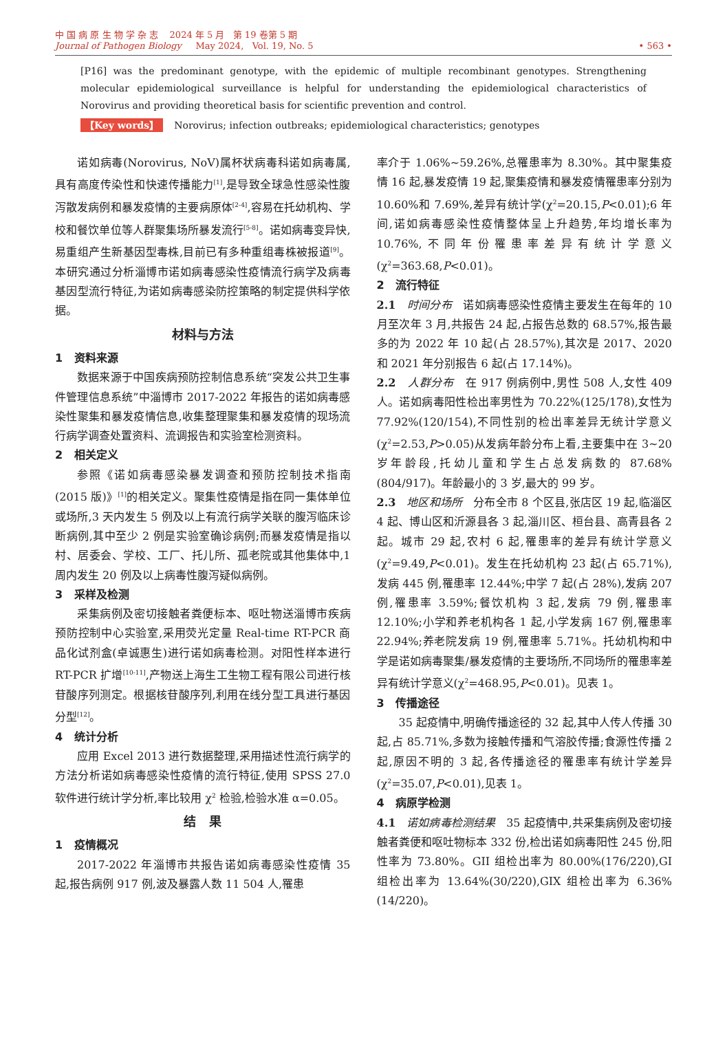中 国 病 原 生 物 学 杂 志 2024 年 5 月 第 19 卷第 5 期
Journal of Pathogen Biology May 2024, Vol. 19, No. 5 • 563 •
[P16] was the predominant genotype, with the epidemic of multiple recombinant genotypes. Strengthening molecular epidemiological surveillance is helpful for understanding the epidemiological characteristics of Norovirus and providing theoretical basis for scientific prevention and control.
【Key words】 Norovirus; infection outbreaks; epidemiological characteristics; genotypes
诺如病毒(Norovirus, NoV)属杯状病毒科诺如病毒属,具有高度传染性和快速传播能力<sup>[1]</sup>,是导致全球急性感染性腹泻散发病例和暴发疫情的主要病原体<sup>[2-4]</sup>,容易在托幼机构、学校和餐饮单位等人群聚集场所暴发流行<sup>[5-8]</sup>。诺如病毒变异快,易重组产生新基因型毒株,目前已有多种重组毒株被报道<sup>[9]</sup>。本研究通过分析淄博市诺如病毒感染性疫情流行病学及病毒基因型流行特征,为诺如病毒感染防控策略的制定提供科学依据。
材料与方法
1 资料来源
数据来源于中国疾病预防控制信息系统“突发公共卫生事件管理信息系统”中淄博市 2017-2022 年报告的诺如病毒感染性聚集和暴发疫情信息,收集整理聚集和暴发疫情的现场流行病学调查处置资料、流调报告和实验室检测资料。
2 相关定义
参照《诺如病毒感染暴发调查和预防控制技术指南(2015 版)》<sup>[1]</sup>的相关定义。聚集性疫情是指在同一集体单位或场所,3 天内发生 5 例及以上有流行病学关联的腹泻临床诊断病例,其中至少 2 例是实验室确诊病例;而暴发疫情是指以村、居委会、学校、工厂、托儿所、孤老院或其他集体中,1 周内发生 20 例及以上病毒性腹泻疑似病例。
3 采样及检测
采集病例及密切接触者粪便标本、呕吐物送淄博市疾病预防控制中心实验室,采用荧光定量 Real-time RT-PCR 商品化试剂盒(卓诚惠生)进行诺如病毒检测。对阳性样本进行 RT-PCR 扩增<sup>[10-11]</sup>,产物送上海生工生物工程有限公司进行核苷酸序列测定。根据核苷酸序列,利用在线分型工具进行基因分型<sup>[12]</sup>。
4 统计分析
应用 Excel 2013 进行数据整理,采用描述性流行病学的方法分析诺如病毒感染性疫情的流行特征,使用 SPSS 27.0 软件进行统计学分析,率比较用 χ<sup>2</sup> 检验,检验水准 α=0.05。
结 果
1 疫情概况
2017-2022 年淄博市共报告诺如病毒感染性疫情 35 起,报告病例 917 例,波及暴露人数 11 504 人,罹患
率介于 1.06%~59.26%,总罹患率为 8.30%。其中聚集疫情 16 起,暴发疫情 19 起,聚集疫情和暴发疫情罹患率分别为 10.60%和 7.69%,差异有统计学(χ<sup>2</sup>=20.15,P<0.01);6 年间,诺如病毒感染性疫情整体呈上升趋势,年均增长率为 10.76%,不同年份罹患率差异有统计学意义(χ<sup>2</sup>=363.68,P<0.01)。
2 流行特征
2.1 时间分布 诺如病毒感染性疫情主要发生在每年的 10 月至次年 3 月,共报告 24 起,占报告总数的 68.57%,报告最多的为 2022 年 10 起(占 28.57%),其次是 2017、2020 和 2021 年分别报告 6 起(占 17.14%)。
2.2 人群分布 在 917 例病例中,男性 508 人,女性 409 人。诺如病毒阳性检出率男性为 70.22%(125/178),女性为 77.92%(120/154),不同性别的检出率差异无统计学意义(χ<sup>2</sup>=2.53,P>0.05)从发病年龄分布上看,主要集中在 3~20 岁年龄段,托幼儿童和学生占总发病数的 87.68%(804/917)。年龄最小的 3 岁,最大的 99 岁。
2.3 地区和场所 分布全市 8 个区县,张店区 19 起,临淄区 4 起、博山区和沂源县各 3 起,淄川区、桓台县、高青县各 2 起。城市 29 起,农村 6 起,罹患率的差异有统计学意义(χ<sup>2</sup>=9.49,P<0.01)。发生在托幼机构 23 起(占 65.71%),发病 445 例,罹患率 12.44%;中学 7 起(占 28%),发病 207 例,罹患率 3.59%;餐饮机构 3 起,发病 79 例,罹患率 12.10%;小学和养老机构各 1 起,小学发病 167 例,罹患率 22.94%;养老院发病 19 例,罹患率 5.71%。托幼机构和中学是诺如病毒聚集/暴发疫情的主要场所,不同场所的罹患率差异有统计学意义(χ<sup>2</sup>=468.95,P<0.01)。见表 1。
3 传播途径
35 起疫情中,明确传播途径的 32 起,其中人传人传播 30 起,占 85.71%,多数为接触传播和气溶胶传播;食源性传播 2 起,原因不明的 3 起,各传播途径的罹患率有统计学差异(χ<sup>2</sup>=35.07,P<0.01),见表 1。
4 病原学检测
4.1 诺如病毒检测结果 35 起疫情中,共采集病例及密切接触者粪便和呕吐物标本 332 份,检出诺如病毒阳性 245 份,阳性率为 73.80%。GII 组检出率为 80.00%(176/220),GI 组检出率为 13.64%(30/220),GIX 组检出率为 6.36%(14/220)。